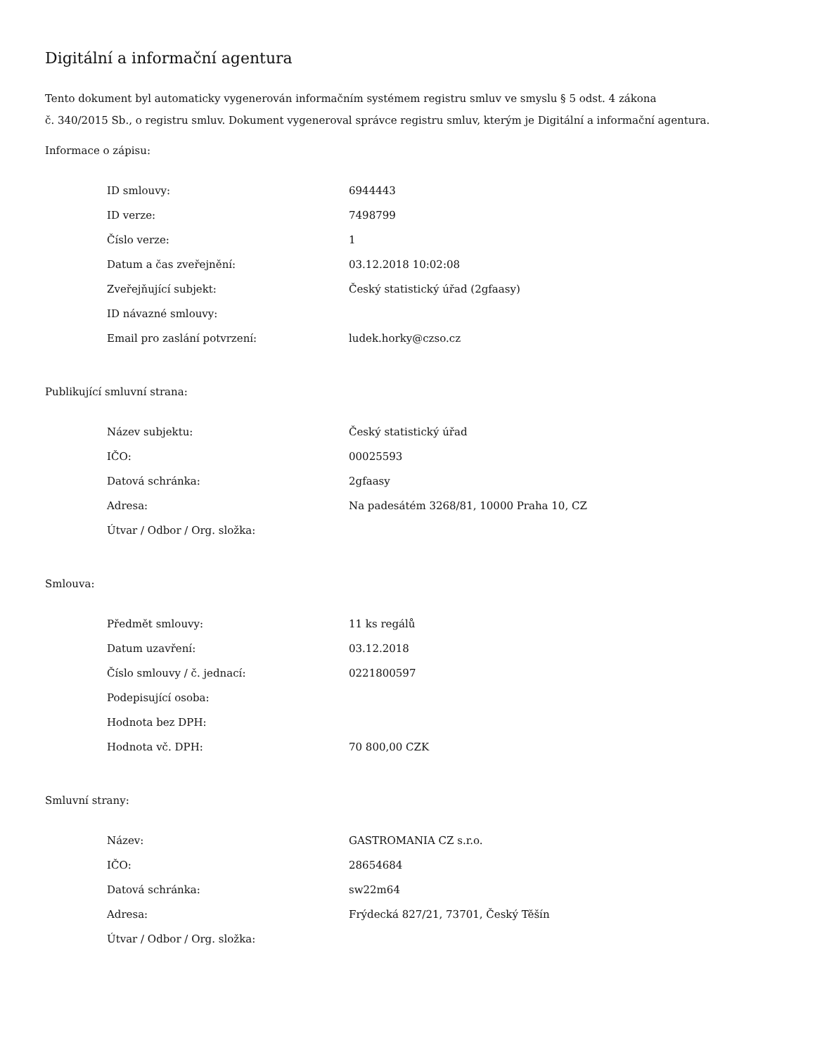Digitální a informační agentura
Tento dokument byl automaticky vygenerován informačním systémem registru smluv ve smyslu § 5 odst. 4 zákona
č. 340/2015 Sb., o registru smluv. Dokument vygeneroval správce registru smluv, kterým je Digitální a informační agentura.
Informace o zápisu:
| ID smlouvy: | 6944443 |
| ID verze: | 7498799 |
| Číslo verze: | 1 |
| Datum a čas zveřejnění: | 03.12.2018 10:02:08 |
| Zveřejňující subjekt: | Český statistický úřad (2gfaasy) |
| ID návazné smlouvy: | |
| Email pro zaslání potvrzení: | ludek.horky@czso.cz |
Publikující smluvní strana:
| Název subjektu: | Český statistický úřad |
| IČO: | 00025593 |
| Datová schránka: | 2gfaasy |
| Adresa: | Na padesátém 3268/81, 10000 Praha 10, CZ |
| Útvar / Odbor / Org. složka: | |
Smlouva:
| Předmět smlouvy: | 11 ks regálů |
| Datum uzavření: | 03.12.2018 |
| Číslo smlouvy / č. jednací: | 0221800597 |
| Podepisující osoba: | |
| Hodnota bez DPH: | |
| Hodnota vč. DPH: | 70 800,00 CZK |
Smluvní strany:
| Název: | GASTROMANIA CZ s.r.o. |
| IČO: | 28654684 |
| Datová schránka: | sw22m64 |
| Adresa: | Frýdecká 827/21, 73701, Český Těšín |
| Útvar / Odbor / Org. složka: | |